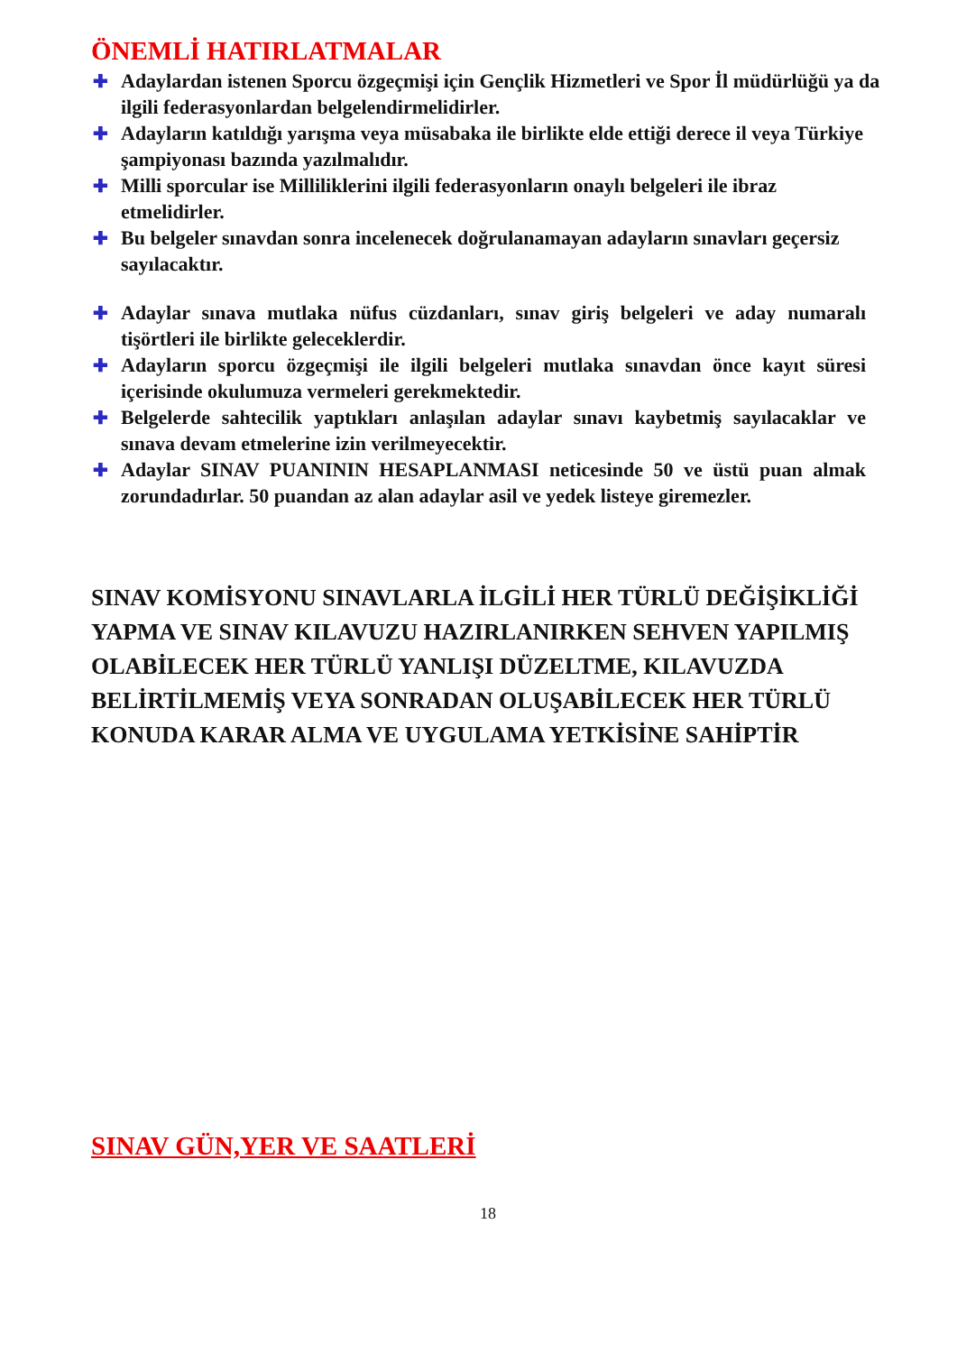ÖNEMLİ HATIRLATMALAR
✚ Adaylardan istenen Sporcu özgeçmişi için Gençlik Hizmetleri ve Spor İl müdürlüğü ya da ilgili federasyonlardan belgelendirmelidirler.
✚ Adayların katıldığı yarışma veya müsabaka ile birlikte elde ettiği derece il veya Türkiye şampiyonası bazında yazılmalıdır.
✚ Milli sporcular ise Milliliklerini ilgili federasyonların onaylı belgeleri ile ibraz etmelidirler.
✚ Bu belgeler sınavdan sonra incelenecek doğrulanamayan adayların sınavları geçersiz sayılacaktır.
✚ Adaylar sınava mutlaka nüfus cüzdanları, sınav giriş belgeleri ve aday numaralı tişörtleri ile birlikte geleceklerdir.
✚ Adayların sporcu özgeçmişi ile ilgili belgeleri mutlaka sınavdan önce kayıt süresi içerisinde okulumuza vermeleri gerekmektedir.
✚ Belgelerde sahtecilik yaptıkları anlaşılan adaylar sınavı kaybetmiş sayılacaklar ve sınava devam etmelerine izin verilmeyecektir.
✚ Adaylar SINAV PUANININ HESAPLANMASI neticesinde 50 ve üstü puan almak zorundadırlar. 50 puandan az alan adaylar asil ve yedek listeye giremezler.
SINAV KOMİSYONU SINAVLARLA İLGİLİ HER TÜRLÜ DEĞİŞİKLİĞİ YAPMA VE SINAV KILAVUZU HAZIRLANIRKEN SEHVEN YAPILMIŞ OLABİLECEK HER TÜRLÜ YANLIŞI DÜZELTME, KILAVUZDA BELİRTİLMEMİŞ VEYA SONRADAN OLUŞABİLECEK HER TÜRLÜ KONUDA KARAR ALMA VE UYGULAMA YETKİSİNE SAHİPTİR
SINAV GÜN,YER VE SAATLERİ
18